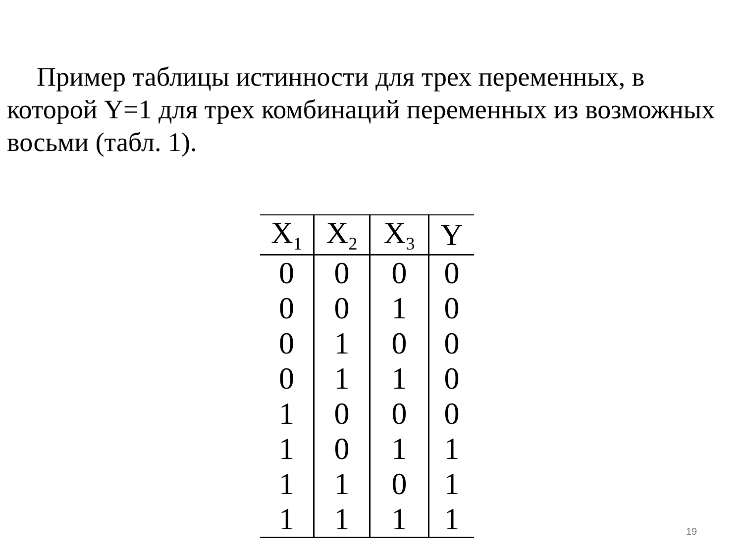Пример таблицы истинности для трех переменных, в которой Y=1 для трех комбинаций переменных из возможных восьми (табл. 1).
| X<sub>1</sub> | X<sub>2</sub> | X<sub>3</sub> | Y |
| --- | --- | --- | --- |
| 0 | 0 | 0 | 0 |
| 0 | 0 | 1 | 0 |
| 0 | 1 | 0 | 0 |
| 0 | 1 | 1 | 0 |
| 1 | 0 | 0 | 0 |
| 1 | 0 | 1 | 1 |
| 1 | 1 | 0 | 1 |
| 1 | 1 | 1 | 1 |
19